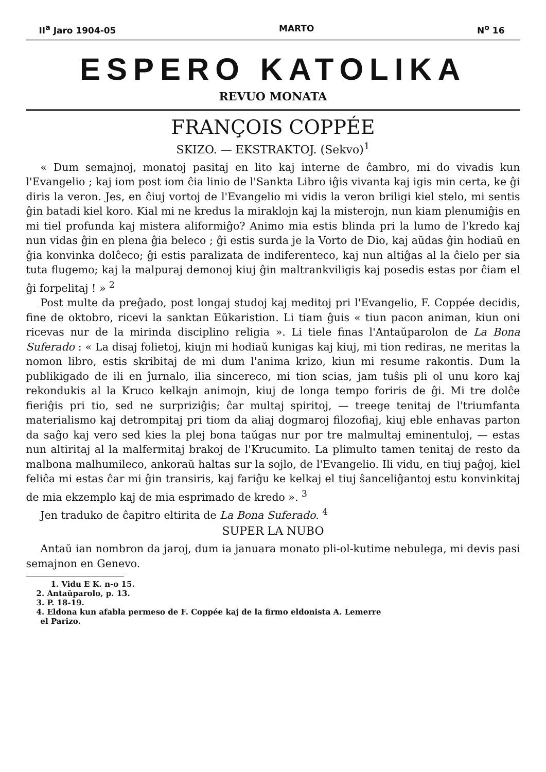II<sup>a</sup> Jaro 1904-05 MARTO N<sup>o</sup> 16
ESPERO KATOLIKA
REVUO MONATA
FRANÇOIS COPPÉE
SKIZO. — EKSTRAKTOJ. (Sekvo)<sup>1</sup>
« Dum semajnoj, monatoj pasitaj en lito kaj interne de ĉambro, mi do vivadis kun l'Evangelio ; kaj iom post iom ĉia linio de l'Sankta Libro iĝis vivanta kaj igis min certa, ke ĝi diris la veron. Jes, en ĉiuj vortoj de l'Evangelio mi vidis la veron briligi kiel stelo, mi sentis ĝin batadi kiel koro. Kial mi ne kredus la miraklojn kaj la misterojn, nun kiam plenumiĝis en mi tiel profunda kaj mistera aliformiĝo? Animo mia estis blinda pri la lumo de l'kredo kaj nun vidas ĝin en plena ĝia beleco ; ĝi estis surda je la Vorto de Dio, kaj aŭdas ĝin hodiaŭ en ĝia konvinka dolĉeco; ĝi estis paralizata de indiferenteco, kaj nun altiĝas al la ĉielo per sia tuta flugemo; kaj la malpuraj demonoj kiuj ĝin maltrankviligis kaj posedis estas por ĉiam el ĝi forpelitaj ! » <sup>2</sup>
Post multe da preĝado, post longaj studoj kaj meditoj pri l'Evangelio, F. Coppée decidis, fine de oktobro, ricevi la sanktan Eŭkaristion. Li tiam ĝuis « tiun pacon animan, kiun oni ricevas nur de la mirinda disciplino religia ». Li tiele finas l'Antaŭparolon de La Bona Suferado : « La disaj folietoj, kiujn mi hodiaŭ kunigas kaj kiuj, mi tion rediras, ne meritas la nomon libro, estis skribitaj de mi dum l'anima krizo, kiun mi resume rakontis. Dum la publikigado de ili en ĵurnalo, ilia sincereco, mi tion scias, jam tuŝis pli ol unu koro kaj rekondukis al la Kruco kelkajn animojn, kiuj de longa tempo foriris de ĝi. Mi tre dolĉe fieriĝis pri tio, sed ne surpriziĝis; ĉar multaj spiritoj, — treege tenitaj de l'triumfanta materialismo kaj detrompitaj pri tiom da aliaj dogmaroj filozofiaj, kiuj eble enhavas parton da saĝo kaj vero sed kies la plej bona taŭgas nur por tre malmultaj eminentuloj, — estas nun altiritaj al la malfermitaj brakoj de l'Krucumito. La plimulto tamen tenitaj de resto da malbona malhumileco, ankoraŭ haltas sur la sojlo, de l'Evangelio. Ili vidu, en tiuj paĝoj, kiel feliĉa mi estas ĉar mi ĝin transiris, kaj fariĝu ke kelkaj el tiuj ŝanceliĝantoj estu konvinkitaj de mia ekzemplo kaj de mia esprimado de kredo ». <sup>3</sup>
Jen traduko de ĉapitro eltirita de La Bona Suferado. <sup>4</sup>
SUPER LA NUBO
Antaŭ ian nombron da jaroj, dum ia januara monato pli-ol-kutime nebulega, mi devis pasi semajnon en Genevo.
1. Vidu E K. n-o 15.
2. Antaŭparolo, p. 13.
3. P. 18-19.
4. Eldona kun afabla permeso de F. Coppée kaj de la firmo eldonista A. Lemerre
el Parizo.